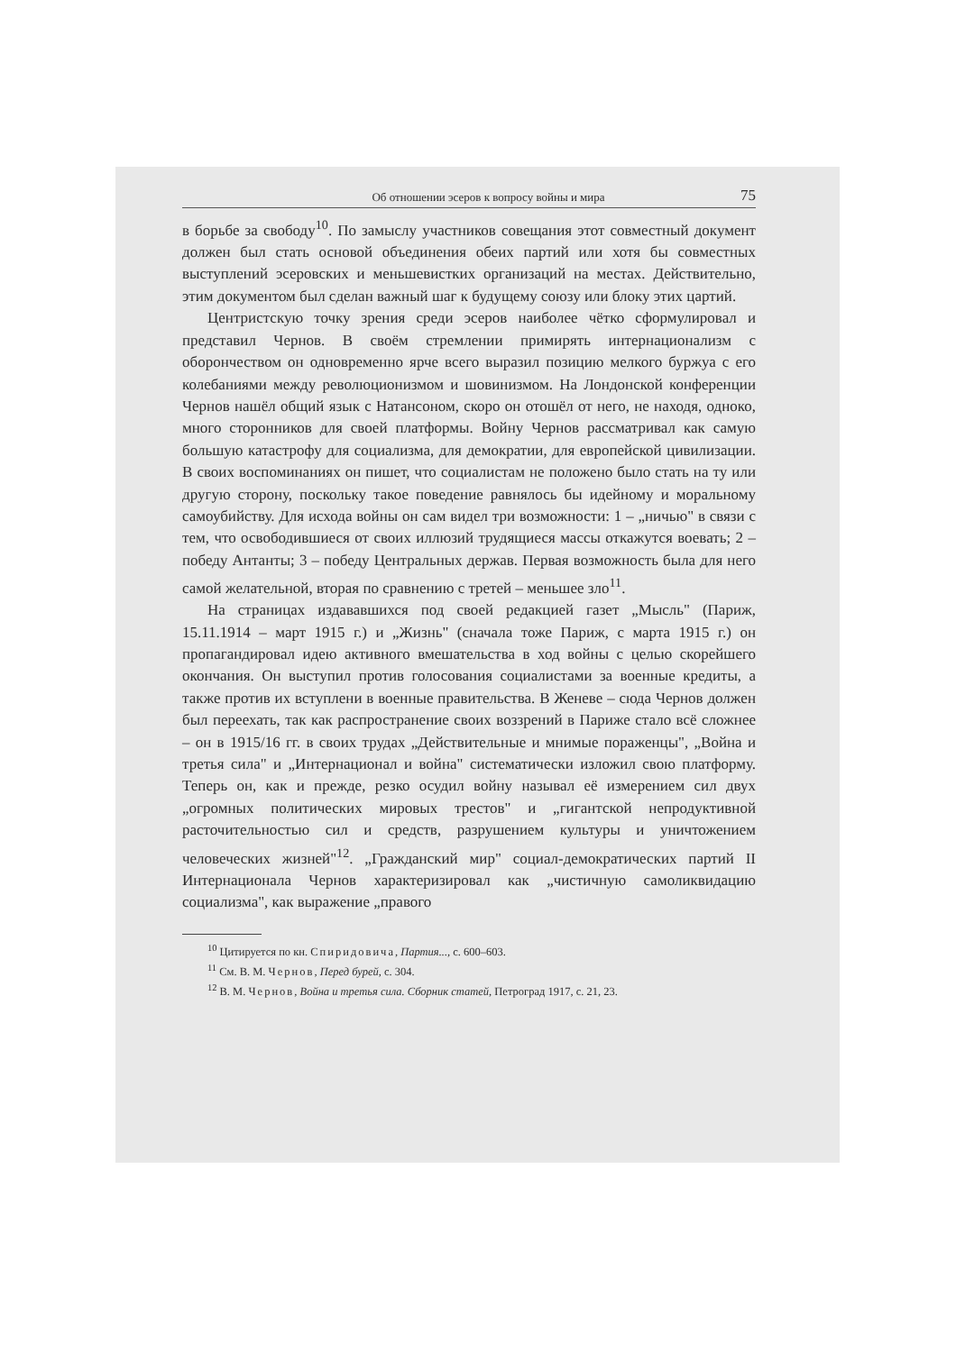Об отношении эсеров к вопросу войны и мира 75
в борьбе за свободу<sup>10</sup>. По замыслу участников совещания этот совместный документ должен был стать основой объединения обеих партий или хотя бы совместных выступлений эсеровских и меньшевистких организаций на местах. Действительно, этим документом был сделан важный шаг к будущему союзу или блоку этих цартий.
Центристскую точку зрения среди эсеров наиболее чётко сформулировал и представил Чернов. В своём стремлении примирять интернационализм с оборончеством он одновременно ярче всего выразил позицию мелкого буржуа с его колебаниями между революционизмом и шовинизмом. На Лондонской конференции Чернов нашёл общий язык с Натансоном, скоро он отошёл от него, не находя, одноко, много сторонников для своей платформы. Войну Чернов рассматривал как самую большую катастрофу для социализма, для демократии, для европейской цивилизации. В своих воспоминаниях он пишет, что социалистам не положено было стать на ту или другую сторону, поскольку такое поведение равнялось бы идейному и моральному самоубийству. Для исхода войны он сам видел три возможности: 1 – „ничью" в связи с тем, что освободившиеся от своих иллюзий трудящиеся массы откажутся воевать; 2 – победу Антанты; 3 – победу Центральных держав. Первая возможность была для него самой желательной, вторая по сравнению с третей – меньшее зло<sup>11</sup>.
На страницах издававшихся под своей редакцией газет „Мысль" (Париж, 15.11.1914 – март 1915 г.) и „Жизнь" (сначала тоже Париж, с марта 1915 г.) он пропагандировал идею активного вмешательства в ход войны с целью скорейшего окончания. Он выступил против голосования социалистами за военные кредиты, а также против их вступлени в военные правительства. В Женеве – сюда Чернов должен был переехать, так как распространение своих воззрений в Париже стало всё сложнее – он в 1915/16 гг. в своих трудах „Действительные и мнимые пораженцы", „Война и третья сила" и „Интернационал и война" систематически изложил свою платформу. Теперь он, как и прежде, резко осудил войну называл её измерением сил двух „огромных политических мировых трестов" и „гигантской непродуктивной расточительностью сил и средств, разрушением культуры и уничтожением человеческих жизней"<sup>12</sup>. „Гражданский мир" социал-демократических партий II Интернационала Чернов характеризировал как „чистичную самоликвидацию социализма", как выражение „правого
<sup>10</sup> Цитируется по кн. Спиридовича, Партия..., с. 600–603.
<sup>11</sup> См. В. М. Чернов, Перед бурей, с. 304.
<sup>12</sup> В. М. Чернов, Война и третья сила. Сборник статей, Петроград 1917, с. 21, 23.